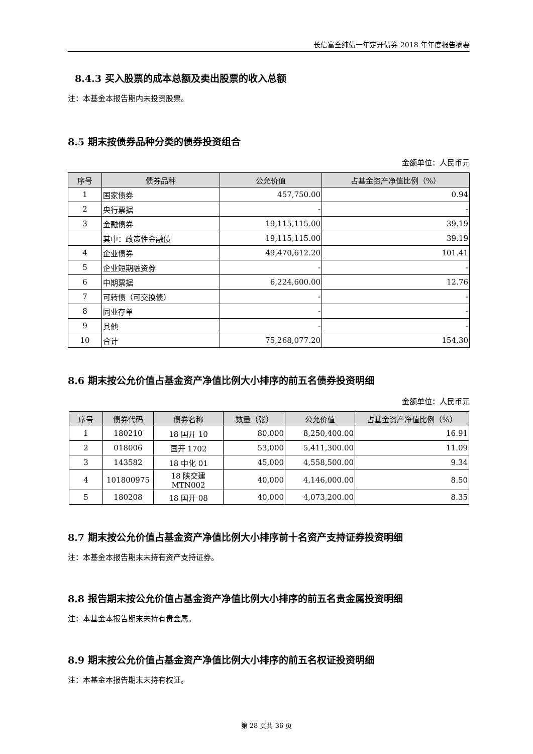长信富全纯债一年定开债券 2018 年年度报告摘要
8.4.3 买入股票的成本总额及卖出股票的收入总额
注：本基金本报告期内未投资股票。
8.5 期末按债券品种分类的债券投资组合
金额单位：人民币元
| 序号 | 债券品种 | 公允价值 | 占基金资产净值比例（%） |
| --- | --- | --- | --- |
| 1 | 国家债券 | 457,750.00 | 0.94 |
| 2 | 央行票据 | - | - |
| 3 | 金融债券 | 19,115,115.00 | 39.19 |
| | 其中：政策性金融债 | 19,115,115.00 | 39.19 |
| 4 | 企业债券 | 49,470,612.20 | 101.41 |
| 5 | 企业短期融资券 | - | - |
| 6 | 中期票据 | 6,224,600.00 | 12.76 |
| 7 | 可转债（可交换债） | - | - |
| 8 | 同业存单 | - | - |
| 9 | 其他 | - | - |
| 10 | 合计 | 75,268,077.20 | 154.30 |
8.6 期末按公允价值占基金资产净值比例大小排序的前五名债券投资明细
金额单位：人民币元
| 序号 | 债券代码 | 债券名称 | 数量（张） | 公允价值 | 占基金资产净值比例（%） |
| --- | --- | --- | --- | --- | --- |
| 1 | 180210 | 18 国开 10 | 80,000 | 8,250,400.00 | 16.91 |
| 2 | 018006 | 国开 1702 | 53,000 | 5,411,300.00 | 11.09 |
| 3 | 143582 | 18 中化 01 | 45,000 | 4,558,500.00 | 9.34 |
| 4 | 101800975 | 18 陕交建 MTN002 | 40,000 | 4,146,000.00 | 8.50 |
| 5 | 180208 | 18 国开 08 | 40,000 | 4,073,200.00 | 8.35 |
8.7 期末按公允价值占基金资产净值比例大小排序前十名资产支持证券投资明细
注：本基金本报告期末未持有资产支持证券。
8.8 报告期末按公允价值占基金资产净值比例大小排序的前五名贵金属投资明细
注：本基金本报告期末未持有贵金属。
8.9 期末按公允价值占基金资产净值比例大小排序的前五名权证投资明细
注：本基金本报告期末未持有权证。
第 28 页共 36 页